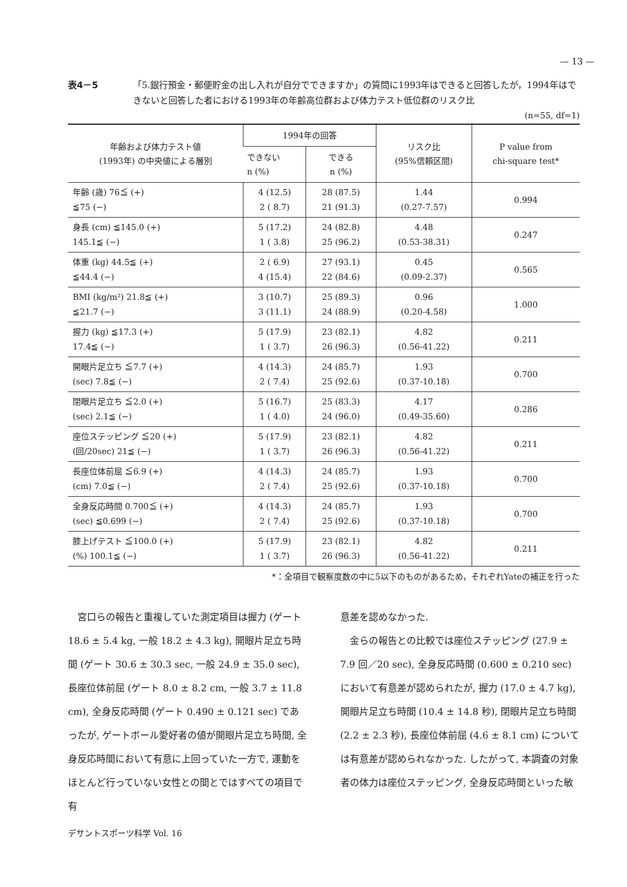— 13 —
表4－5 「5.銀行預金・郵便貯金の出し入れが自分でできますか」の質問に1993年はできると回答したが，1994年はできないと回答した者における1993年の年齢高位群および体力テスト低位群のリスク比
(n=55, df=1)
| 年齢および体力テスト値 (1993年) の中央値による層別 | 1994年の回答 | | リスク比 (95%信頼区間) | P value from chi-square test* |
| --- | --- | --- | --- | --- |
| | できない n (%) | できる n (%) | | |
| 年齢 (歳) 76≦ (+) ≦75 (−) | 4 (12.5) 2 ( 8.7) | 28 (87.5) 21 (91.3) | 1.44 (0.27-7.57) | 0.994 |
| 身長 (cm) ≦145.0 (+) 145.1≦ (−) | 5 (17.2) 1 ( 3.8) | 24 (82.8) 25 (96.2) | 4.48 (0.53-38.31) | 0.247 |
| 体重 (kg) 44.5≦ (+) ≦44.4 (−) | 2 ( 6.9) 4 (15.4) | 27 (93.1) 22 (84.6) | 0.45 (0.09-2.37) | 0.565 |
| BMI (kg/m²) 21.8≦ (+) ≦21.7 (−) | 3 (10.7) 3 (11.1) | 25 (89.3) 24 (88.9) | 0.96 (0.20-4.58) | 1.000 |
| 握力 (kg) ≦17.3 (+) 17.4≦ (−) | 5 (17.9) 1 ( 3.7) | 23 (82.1) 26 (96.3) | 4.82 (0.56-41.22) | 0.211 |
| 開眼片足立ち ≦7.7 (+) (sec) 7.8≦ (−) | 4 (14.3) 2 ( 7.4) | 24 (85.7) 25 (92.6) | 1.93 (0.37-10.18) | 0.700 |
| 閉眼片足立ち ≦2.0 (+) (sec) 2.1≦ (−) | 5 (16.7) 1 ( 4.0) | 25 (83.3) 24 (96.0) | 4.17 (0.49-35.60) | 0.286 |
| 座位ステッピング ≦20 (+) (回/20sec) 21≦ (−) | 5 (17.9) 1 ( 3.7) | 23 (82.1) 26 (96.3) | 4.82 (0.56-41.22) | 0.211 |
| 長座位体前屈 ≦6.9 (+) (cm) 7.0≦ (−) | 4 (14.3) 2 ( 7.4) | 24 (85.7) 25 (92.6) | 1.93 (0.37-10.18) | 0.700 |
| 全身反応時間 0.700≦ (+) (sec) ≦0.699 (−) | 4 (14.3) 2 ( 7.4) | 24 (85.7) 25 (92.6) | 1.93 (0.37-10.18) | 0.700 |
| 膝上げテスト ≦100.0 (+) (%) 100.1≦ (−) | 5 (17.9) 1 ( 3.7) | 23 (82.1) 26 (96.3) | 4.82 (0.56-41.22) | 0.211 |
*：全項目で観察度数の中に5以下のものがあるため，それぞれYateの補正を行った
　宮口らの報告と重複していた測定項目は握力 (ゲート 18.6 ± 5.4 kg, 一般 18.2 ± 4.3 kg), 開眼片足立ち時間 (ゲート 30.6 ± 30.3 sec, 一般 24.9 ± 35.0 sec), 長座位体前屈 (ゲート 8.0 ± 8.2 cm, 一般 3.7 ± 11.8 cm), 全身反応時間 (ゲート 0.490 ± 0.121 sec) であったが, ゲートボール愛好者の値が開眼片足立ち時間, 全身反応時間において有意に上回っていた一方で, 運動をほとんど行っていない女性との間とではすべての項目で有
意差を認めなかった.
　金らの報告との比較では座位ステッピング (27.9 ± 7.9 回／20 sec), 全身反応時間 (0.600 ± 0.210 sec) において有意差が認められたが, 握力 (17.0 ± 4.7 kg), 開眼片足立ち時間 (10.4 ± 14.8 秒), 閉眼片足立ち時間 (2.2 ± 2.3 秒), 長座位体前屈 (4.6 ± 8.1 cm) については有意差が認められなかった. したがって, 本調査の対象者の体力は座位ステッピング, 全身反応時間といった敏
デサントスポーツ科学 Vol. 16